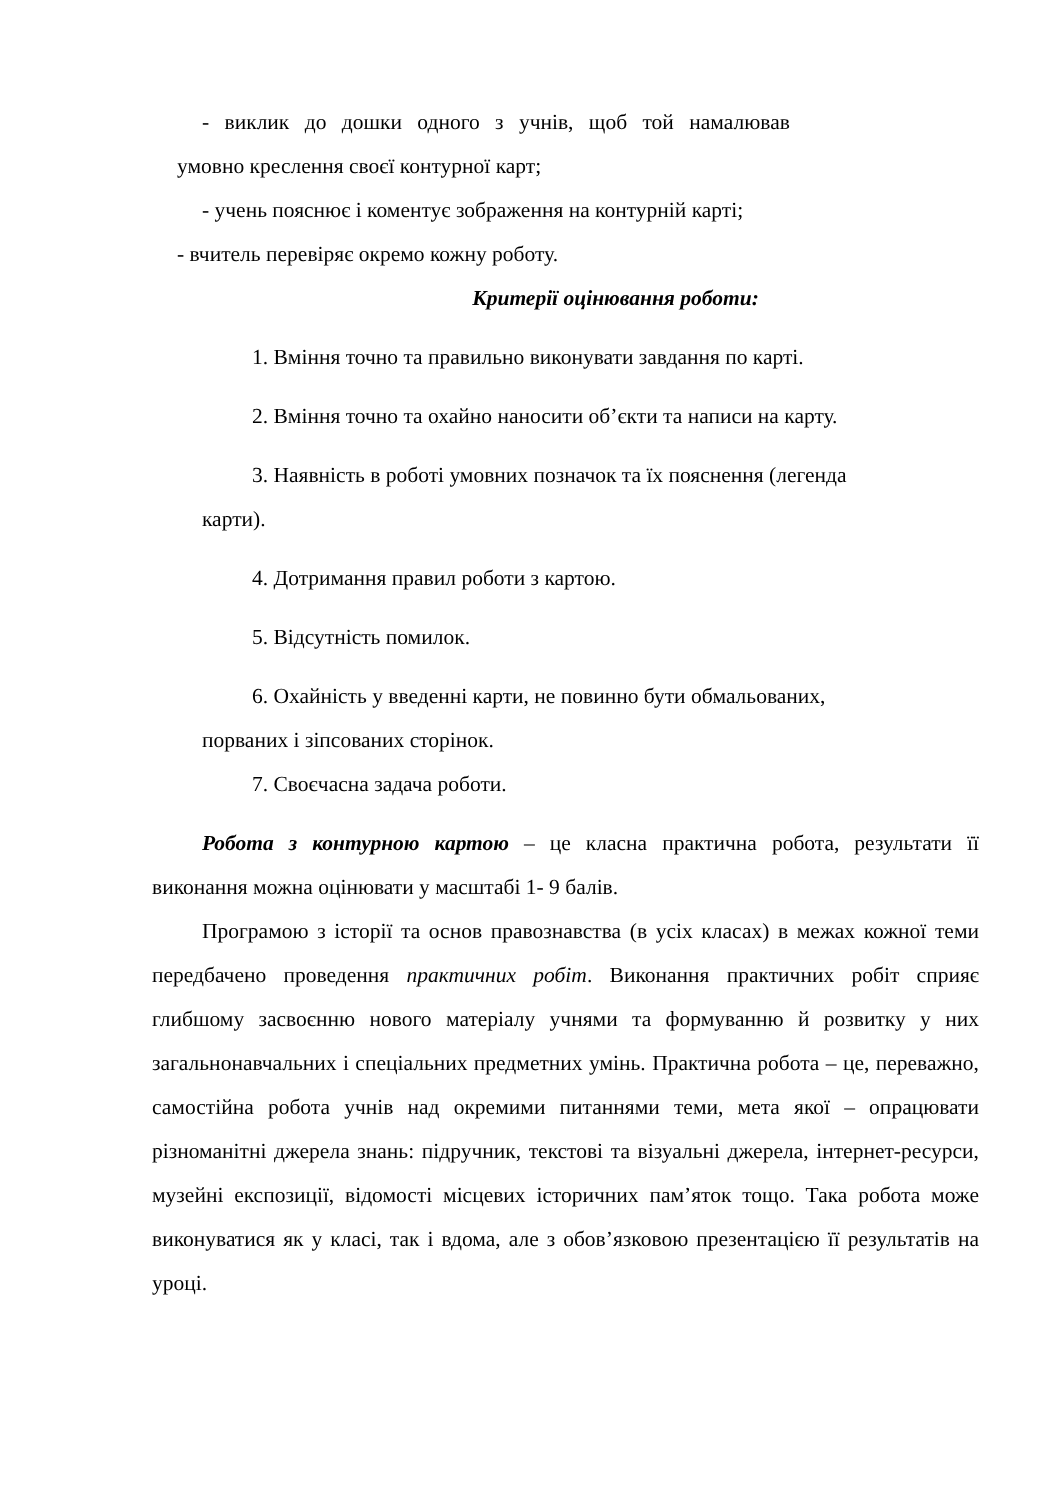- виклик до дошки одного з учнів, щоб той намалював
умовно креслення своєї контурної карт;
- учень пояснює і коментує зображення на контурній карті;
- вчитель перевіряє окремо кожну роботу.
Критерії оцінювання роботи:
1. Вміння точно та правильно виконувати завдання по карті.
2. Вміння точно та охайно наносити об’єкти та написи на карту.
3. Наявність в роботі умовних позначок та їх пояснення (легенда
карти).
4. Дотримання правил роботи з картою.
5. Відсутність помилок.
6. Охайність у введенні карти, не повинно бути обмальованих,
порваних і зіпсованих сторінок.
7. Своєчасна задача роботи.
Робота з контурною картою – це класна практична робота, результати її виконання можна оцінювати у масштабі 1- 9 балів.
Програмою з історії та основ правознавства (в усіх класах) в межах кожної теми передбачено проведення практичних робіт. Виконання практичних робіт сприяє глибшому засвоєнню нового матеріалу учнями та формуванню й розвитку у них загальнонавчальних і спеціальних предметних умінь. Практична робота – це, переважно, самостійна робота учнів над окремими питаннями теми, мета якої – опрацювати різноманітні джерела знань: підручник, текстові та візуальні джерела, інтернет-ресурси, музейні експозиції, відомості місцевих історичних пам’яток тощо. Така робота може виконуватися як у класі, так і вдома, але з обов’язковою презентацією її результатів на уроці.